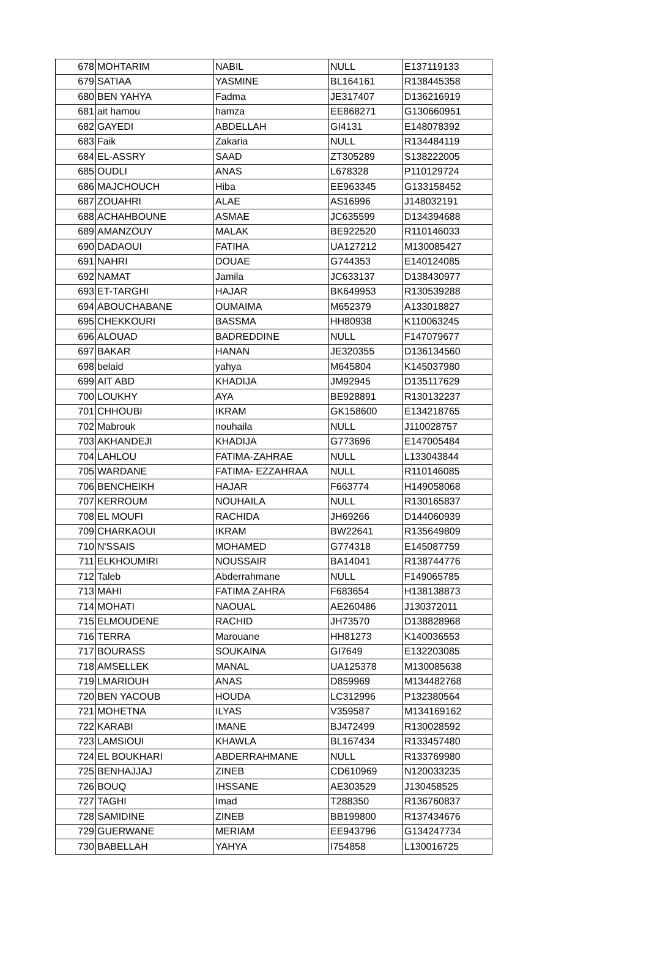| 678 | MOHTARIM | NABIL | NULL | E137119133 |
| 679 | SATIAA | YASMINE | BL164161 | R138445358 |
| 680 | BEN YAHYA | Fadma | JE317407 | D136216919 |
| 681 | ait hamou | hamza | EE868271 | G130660951 |
| 682 | GAYEDI | ABDELLAH | GI4131 | E148078392 |
| 683 | Faik | Zakaria | NULL | R134484119 |
| 684 | EL-ASSRY | SAAD | ZT305289 | S138222005 |
| 685 | OUDLI | ANAS | L678328 | P110129724 |
| 686 | MAJCHOUCH | Hiba | EE963345 | G133158452 |
| 687 | ZOUAHRI | ALAE | AS16996 | J148032191 |
| 688 | ACHAHBOUNE | ASMAE | JC635599 | D134394688 |
| 689 | AMANZOUY | MALAK | BE922520 | R110146033 |
| 690 | DADAOUI | FATIHA | UA127212 | M130085427 |
| 691 | NAHRI | DOUAE | G744353 | E140124085 |
| 692 | NAMAT | Jamila | JC633137 | D138430977 |
| 693 | ET-TARGHI | HAJAR | BK649953 | R130539288 |
| 694 | ABOUCHABANE | OUMAIMA | M652379 | A133018827 |
| 695 | CHEKKOURI | BASSMA | HH80938 | K110063245 |
| 696 | ALOUAD | BADREDDINE | NULL | F147079677 |
| 697 | BAKAR | HANAN | JE320355 | D136134560 |
| 698 | belaid | yahya | M645804 | K145037980 |
| 699 | AIT ABD | KHADIJA | JM92945 | D135117629 |
| 700 | LOUKHY | AYA | BE928891 | R130132237 |
| 701 | CHHOUBI | IKRAM | GK158600 | E134218765 |
| 702 | Mabrouk | nouhaila | NULL | J110028757 |
| 703 | AKHANDEJI | KHADIJA | G773696 | E147005484 |
| 704 | LAHLOU | FATIMA-ZAHRAE | NULL | L133043844 |
| 705 | WARDANE | FATIMA- EZZAHRAA | NULL | R110146085 |
| 706 | BENCHEIKH | HAJAR | F663774 | H149058068 |
| 707 | KERROUM | NOUHAILA | NULL | R130165837 |
| 708 | EL MOUFI | RACHIDA | JH69266 | D144060939 |
| 709 | CHARKAOUI | IKRAM | BW22641 | R135649809 |
| 710 | N'SSAIS | MOHAMED | G774318 | E145087759 |
| 711 | ELKHOUMIRI | NOUSSAIR | BA14041 | R138744776 |
| 712 | Taleb | Abderrahmane | NULL | F149065785 |
| 713 | MAHI | FATIMA ZAHRA | F683654 | H138138873 |
| 714 | MOHATI | NAOUAL | AE260486 | J130372011 |
| 715 | ELMOUDENE | RACHID | JH73570 | D138828968 |
| 716 | TERRA | Marouane | HH81273 | K140036553 |
| 717 | BOURASS | SOUKAINA | GI7649 | E132203085 |
| 718 | AMSELLEK | MANAL | UA125378 | M130085638 |
| 719 | LMARIOUH | ANAS | D859969 | M134482768 |
| 720 | BEN YACOUB | HOUDA | LC312996 | P132380564 |
| 721 | MOHETNA | ILYAS | V359587 | M134169162 |
| 722 | KARABI | IMANE | BJ472499 | R130028592 |
| 723 | LAMSIOUI | KHAWLA | BL167434 | R133457480 |
| 724 | EL BOUKHARI | ABDERRAHMANE | NULL | R133769980 |
| 725 | BENHAJJAJ | ZINEB | CD610969 | N120033235 |
| 726 | BOUQ | IHSSANE | AE303529 | J130458525 |
| 727 | TAGHI | Imad | T288350 | R136760837 |
| 728 | SAMIDINE | ZINEB | BB199800 | R137434676 |
| 729 | GUERWANE | MERIAM | EE943796 | G134247734 |
| 730 | BABELLAH | YAHYA | I754858 | L130016725 |